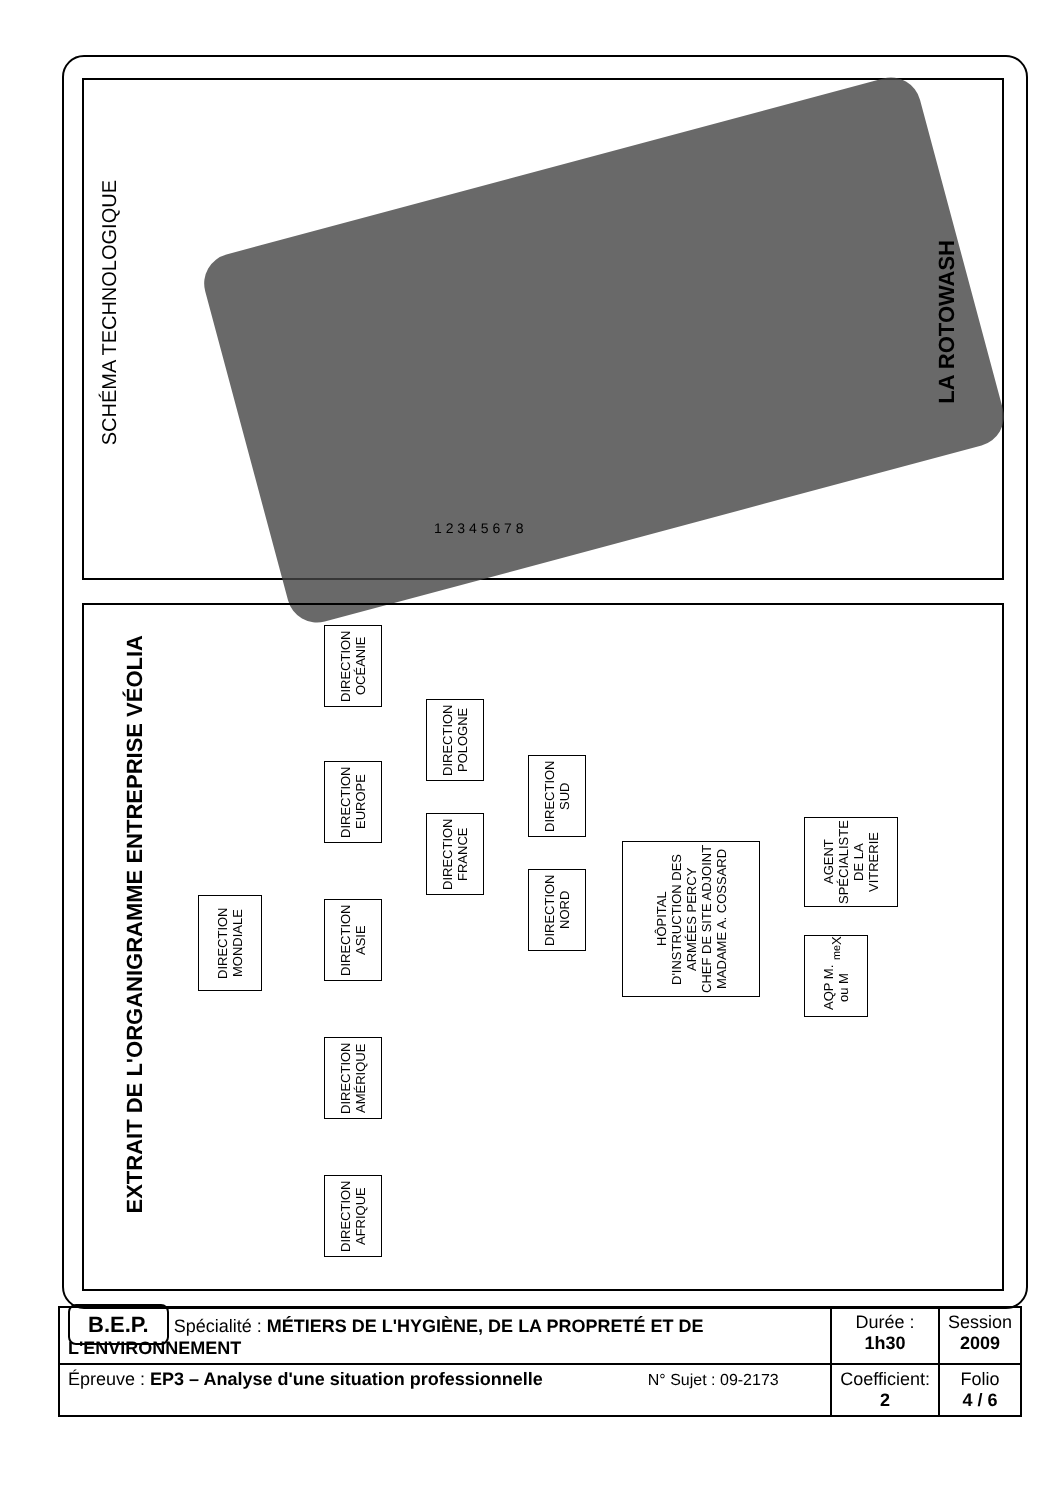SCHÉMA TECHNOLOGIQUE
1 2 3 4 5 6 7 8
LA ROTOWASH
EXTRAIT DE L'ORGANIGRAMME ENTREPRISE VÉOLIA
DIRECTION MONDIALE
DIRECTION OCÉANIE
DIRECTION EUROPE
DIRECTION ASIE
DIRECTION AMÉRIQUE
DIRECTION AFRIQUE
DIRECTION POLOGNE
DIRECTION FRANCE
DIRECTION SUD
DIRECTION NORD
HÔPITAL D'INSTRUCTION DES ARMÉES PERCY
CHEF DE SITE ADJOINT
MADAME A. COSSARD
AGENT SPÉCIALISTE DE LA VITRERIE
AQP M. ou M<sup>me</sup> X
| B.E.P. Spécialité : MÉTIERS DE L'HYGIÈNE, DE LA PROPRETÉ ET DE L'ENVIRONNEMENT | Durée : 1h30 | Session 2009 |
| Épreuve : EP3 – Analyse d'une situation professionnelle N° Sujet : 09-2173 | Coefficient: 2 | Folio 4 / 6 |